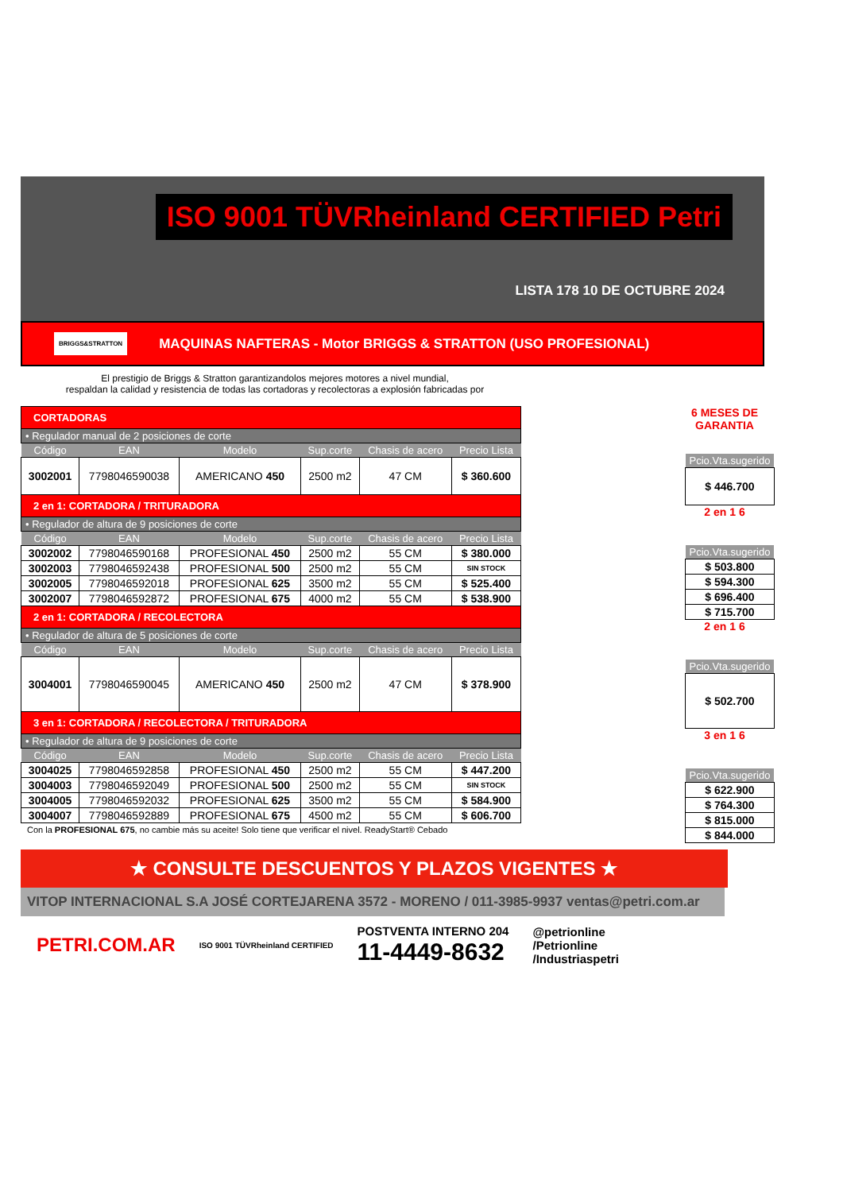ISO 9001 TÜVRheinland CERTIFIED Petri
LISTA 178 10 DE OCTUBRE 2024
BRIGGS&STRATTON MAQUINAS NAFTERAS - Motor BRIGGS & STRATTON (USO PROFESIONAL)
El prestigio de Briggs & Stratton garantizandolos mejores motores a nivel mundial,
respaldan la calidad y resistencia de todas las cortadoras y recolectoras a explosión fabricadas por
| CORTADORAS | | | | | |
| • Regulador manual de 2 posiciones de corte | | | | | |
| Código | EAN | Modelo | Sup.corte | Chasis de acero | Precio Lista |
| 3002001 | 7798046590038 | AMERICANO 450 | 2500 m2 | 47 CM | $ 360.600 |
| 2 en 1: CORTADORA / TRITURADORA | | | | | |
| • Regulador de altura de 9 posiciones de corte | | | | | |
| Código | EAN | Modelo | Sup.corte | Chasis de acero | Precio Lista |
| 3002002 | 7798046590168 | PROFESIONAL 450 | 2500 m2 | 55 CM | $ 380.000 |
| 3002003 | 7798046592438 | PROFESIONAL 500 | 2500 m2 | 55 CM | SIN STOCK |
| 3002005 | 7798046592018 | PROFESIONAL 625 | 3500 m2 | 55 CM | $ 525.400 |
| 3002007 | 7798046592872 | PROFESIONAL 675 | 4000 m2 | 55 CM | $ 538.900 |
| 2 en 1: CORTADORA / RECOLECTORA | | | | | |
| • Regulador de altura de 5 posiciones de corte | | | | | |
| Código | EAN | Modelo | Sup.corte | Chasis de acero | Precio Lista |
| 3004001 | 7798046590045 | AMERICANO 450 | 2500 m2 | 47 CM | $ 378.900 |
| 3 en 1: CORTADORA / RECOLECTORA / TRITURADORA | | | | | |
| • Regulador de altura de 9 posiciones de corte | | | | | |
| Código | EAN | Modelo | Sup.corte | Chasis de acero | Precio Lista |
| 3004025 | 7798046592858 | PROFESIONAL 450 | 2500 m2 | 55 CM | $ 447.200 |
| 3004003 | 7798046592049 | PROFESIONAL 500 | 2500 m2 | 55 CM | SIN STOCK |
| 3004005 | 7798046592032 | PROFESIONAL 625 | 3500 m2 | 55 CM | $ 584.900 |
| 3004007 | 7798046592889 | PROFESIONAL 675 | 4500 m2 | 55 CM | $ 606.700 |
Con la PROFESIONAL 675, no cambie más su aceite! Solo tiene que verificar el nivel. ReadyStart® Cebado
6 MESES DE GARANTIA
| Pcio.Vta.sugerido |
| $ 446.700 |
2 en 1 6
| Pcio.Vta.sugerido |
| $ 503.800 |
| $ 594.300 |
| $ 696.400 |
| $ 715.700 |
2 en 1 6
| Pcio.Vta.sugerido |
| $ 502.700 |
3 en 1 6
| Pcio.Vta.sugerido |
| $ 622.900 |
| $ 764.300 |
| $ 815.000 |
| $ 844.000 |
★ CONSULTE DESCUENTOS Y PLAZOS VIGENTES ★
VITOP INTERNACIONAL S.A JOSÉ CORTEJARENA 3572 - MORENO / 011-3985-9937 ventas@petri.com.ar
PETRI.COM.AR ISO 9001 TÜVRheinland CERTIFIED POSTVENTA INTERNO 204
11-4449-8632 @petrionline
/Petrionline
/Industriaspetri